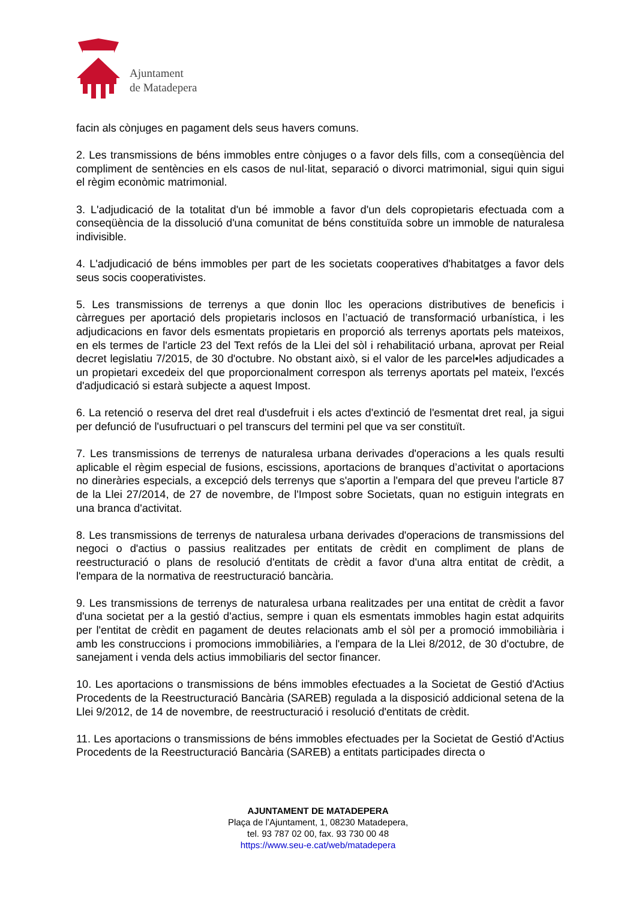Ajuntament
de Matadepera
facin als cònjuges en pagament dels seus havers comuns.
2. Les transmissions de béns immobles entre cònjuges o a favor dels fills, com a conseqüència del compliment de sentències en els casos de nul·litat, separació o divorci matrimonial, sigui quin sigui el règim econòmic matrimonial.
3. L'adjudicació de la totalitat d'un bé immoble a favor d'un dels copropietaris efectuada com a conseqüència de la dissolució d'una comunitat de béns constituïda sobre un immoble de naturalesa indivisible.
4. L'adjudicació de béns immobles per part de les societats cooperatives d'habitatges a favor dels seus socis cooperativistes.
5. Les transmissions de terrenys a que donin lloc les operacions distributives de beneficis i càrregues per aportació dels propietaris inclosos en l’actuació de transformació urbanística, i les adjudicacions en favor dels esmentats propietaris en proporció als terrenys aportats pels mateixos, en els termes de l'article 23 del Text refós de la Llei del sòl i rehabilitació urbana, aprovat per Reial decret legislatiu 7/2015, de 30 d'octubre. No obstant això, si el valor de les parcel•les adjudicades a un propietari excedeix del que proporcionalment correspon als terrenys aportats pel mateix, l'excés d'adjudicació si estarà subjecte a aquest Impost.
6. La retenció o reserva del dret real d'usdefruit i els actes d'extinció de l'esmentat dret real, ja sigui per defunció de l'usufructuari o pel transcurs del termini pel que va ser constituït.
7. Les transmissions de terrenys de naturalesa urbana derivades d'operacions a les quals resulti aplicable el règim especial de fusions, escissions, aportacions de branques d’activitat o aportacions no dineràries especials, a excepció dels terrenys que s'aportin a l'empara del que preveu l'article 87 de la Llei 27/2014, de 27 de novembre, de l'Impost sobre Societats, quan no estiguin integrats en una branca d'activitat.
8. Les transmissions de terrenys de naturalesa urbana derivades d'operacions de transmissions del negoci o d'actius o passius realitzades per entitats de crèdit en compliment de plans de reestructuració o plans de resolució d'entitats de crèdit a favor d'una altra entitat de crèdit, a l'empara de la normativa de reestructuració bancària.
9. Les transmissions de terrenys de naturalesa urbana realitzades per una entitat de crèdit a favor d'una societat per a la gestió d'actius, sempre i quan els esmentats immobles hagin estat adquirits per l'entitat de crèdit en pagament de deutes relacionats amb el sòl per a promoció immobiliària i amb les construccions i promocions immobiliàries, a l'empara de la Llei 8/2012, de 30 d'octubre, de sanejament i venda dels actius immobiliaris del sector financer.
10. Les aportacions o transmissions de béns immobles efectuades a la Societat de Gestió d'Actius Procedents de la Reestructuració Bancària (SAREB) regulada a la disposició addicional setena de la Llei 9/2012, de 14 de novembre, de reestructuració i resolució d'entitats de crèdit.
11. Les aportacions o transmissions de béns immobles efectuades per la Societat de Gestió d'Actius Procedents de la Reestructuració Bancària (SAREB) a entitats participades directa o
AJUNTAMENT DE MATADEPERA
Plaça de l’Ajuntament, 1, 08230 Matadepera,
tel. 93 787 02 00, fax. 93 730 00 48
https://www.seu-e.cat/web/matadepera